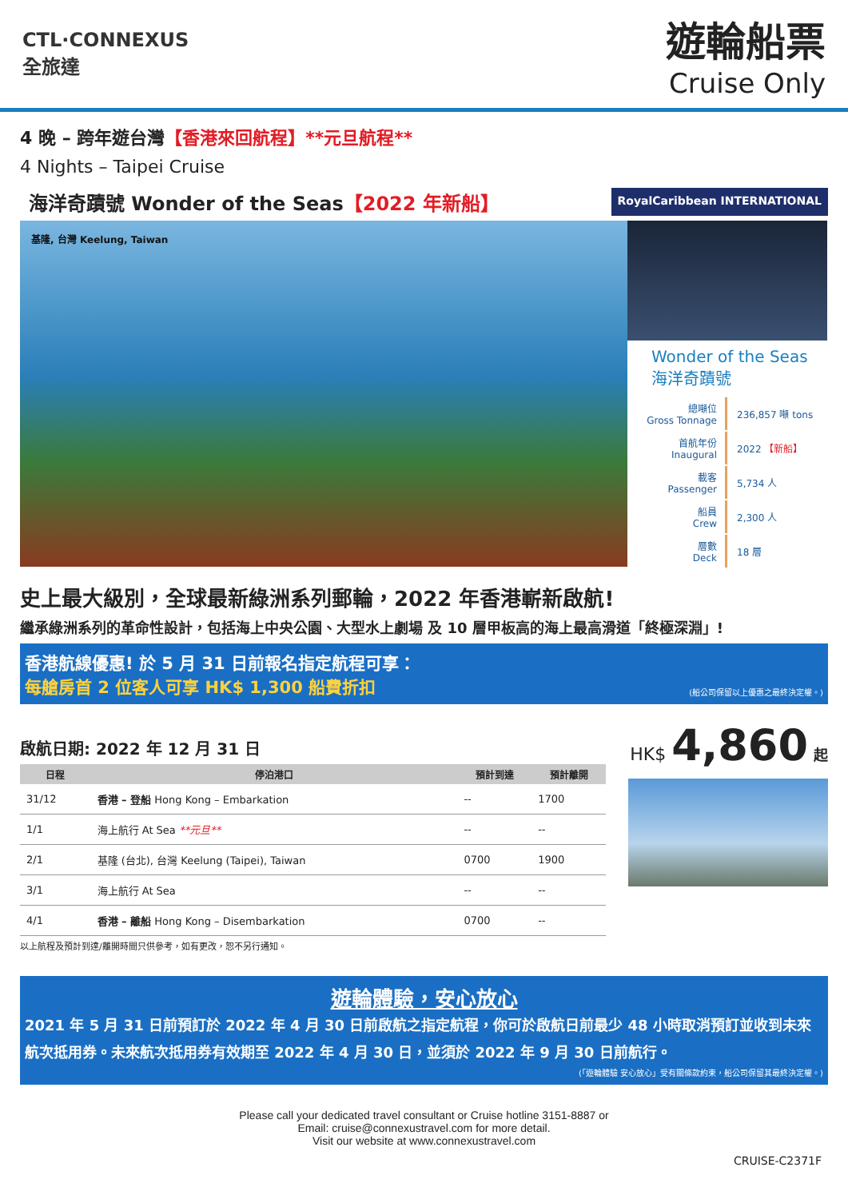CTL·CONNEXUS
全旅達
遊輪船票
Cruise Only
4 晚 – 跨年遊台灣【香港來回航程】**元旦航程**
4 Nights – Taipei Cruise
海洋奇蹟號 Wonder of the Seas【2022 年新船】 RoyalCaribbean INTERNATIONAL
基隆, 台灣 Keelung, Taiwan
Wonder of the Seas
海洋奇蹟號
| 總噸位 Gross Tonnage | 236,857 噸 tons |
| 首航年份 Inaugural | 2022 【新船】 |
| 載客 Passenger | 5,734 人 |
| 船員 Crew | 2,300 人 |
| 層數 Deck | 18 層 |
史上最大級別，全球最新綠洲系列郵輪，2022 年香港嶄新啟航!
繼承綠洲系列的革命性設計，包括海上中央公園、大型水上劇場 及 10 層甲板高的海上最高滑道「終極深淵」!
香港航線優惠! 於 5 月 31 日前報名指定航程可享：
每艙房首 2 位客人可享 HK$ 1,300 船費折扣 (船公司保留以上優惠之最終決定權。)
啟航日期: 2022 年 12 月 31 日
| 日程 | 停泊港口 | 預計到達 | 預計離開 |
| --- | --- | --- | --- |
| 31/12 | 香港 – 登船 Hong Kong – Embarkation | -- | 1700 |
| 1/1 | 海上航行 At Sea **元旦** | -- | -- |
| 2/1 | 基隆 (台北), 台灣 Keelung (Taipei), Taiwan | 0700 | 1900 |
| 3/1 | 海上航行 At Sea | -- | -- |
| 4/1 | 香港 – 離船 Hong Kong – Disembarkation | 0700 | -- |
以上航程及預計到達/離開時間只供參考，如有更改，恕不另行通知。
HK$ 4,860 起
遊輪體驗，安心放心
2021 年 5 月 31 日前預訂於 2022 年 4 月 30 日前啟航之指定航程，你可於啟航日前最少 48 小時取消預訂並收到未來航次抵用券。未來航次抵用券有效期至 2022 年 4 月 30 日，並須於 2022 年 9 月 30 日前航行。
(「遊輪體驗 安心放心」受有關條款約束，船公司保留其最終決定權。)
Please call your dedicated travel consultant or Cruise hotline 3151-8887 or
Email: cruise@connexustravel.com for more detail.
Visit our website at www.connexustravel.com
CRUISE-C2371F